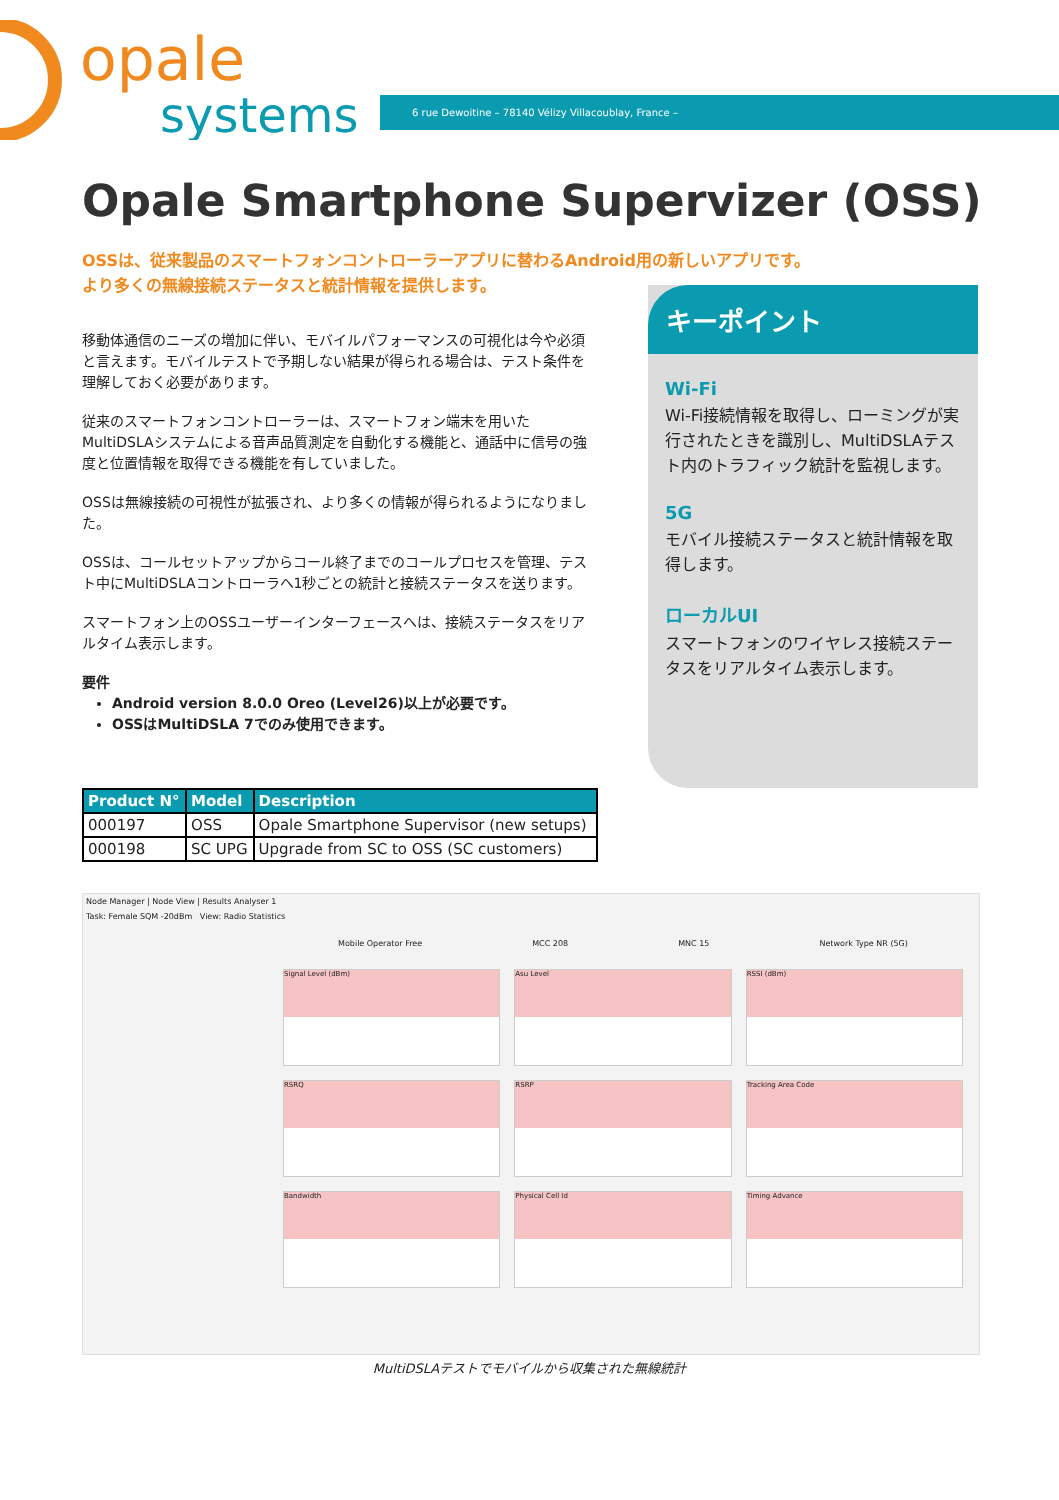opale
systems
6 rue Dewoitine – 78140 Vélizy Villacoublay, France –
Opale Smartphone Supervizer (OSS)
OSSは、従来製品のスマートフォンコントローラーアプリに替わるAndroid用の新しいアプリです。
より多くの無線接続ステータスと統計情報を提供します。
移動体通信のニーズの増加に伴い、モバイルパフォーマンスの可視化は今や必須と言えます。モバイルテストで予期しない結果が得られる場合は、テスト条件を理解しておく必要があります。
従来のスマートフォンコントローラーは、スマートフォン端末を用いたMultiDSLAシステムによる音声品質測定を自動化する機能と、通話中に信号の強度と位置情報を取得できる機能を有していました。
OSSは無線接続の可視性が拡張され、より多くの情報が得られるようになりました。
OSSは、コールセットアップからコール終了までのコールプロセスを管理、テスト中にMultiDSLAコントローラへ1秒ごとの統計と接続ステータスを送ります。
スマートフォン上のOSSユーザーインターフェースへは、接続ステータスをリアルタイム表示します。
要件
Android version 8.0.0 Oreo (Level26)以上が必要です。
OSSはMultiDSLA 7でのみ使用できます。
キーポイント
Wi-Fi
Wi-Fi接続情報を取得し、ローミングが実行されたときを識別し、MultiDSLAテスト内のトラフィック統計を監視します。
5G
モバイル接続ステータスと統計情報を取得します。
ローカルUI
スマートフォンのワイヤレス接続ステータスをリアルタイム表示します。
| Product N° | Model | Description |
| --- | --- | --- |
| 000197 | OSS | Opale Smartphone Supervisor (new setups) |
| 000198 | SC UPG | Upgrade from SC to OSS (SC customers) |
Node Manager | Node View | Results Analyser 1
Task: Female SQM -20dBm View: Radio Statistics
Mobile Operator Free MCC 208 MNC 15 Network Type NR (5G)
Signal Level (dBm)
Asu Level
RSSI (dBm)
RSRQ
RSRP
Tracking Area Code
Bandwidth
Physical Cell Id
Timing Advance
MultiDSLAテストでモバイルから収集された無線統計